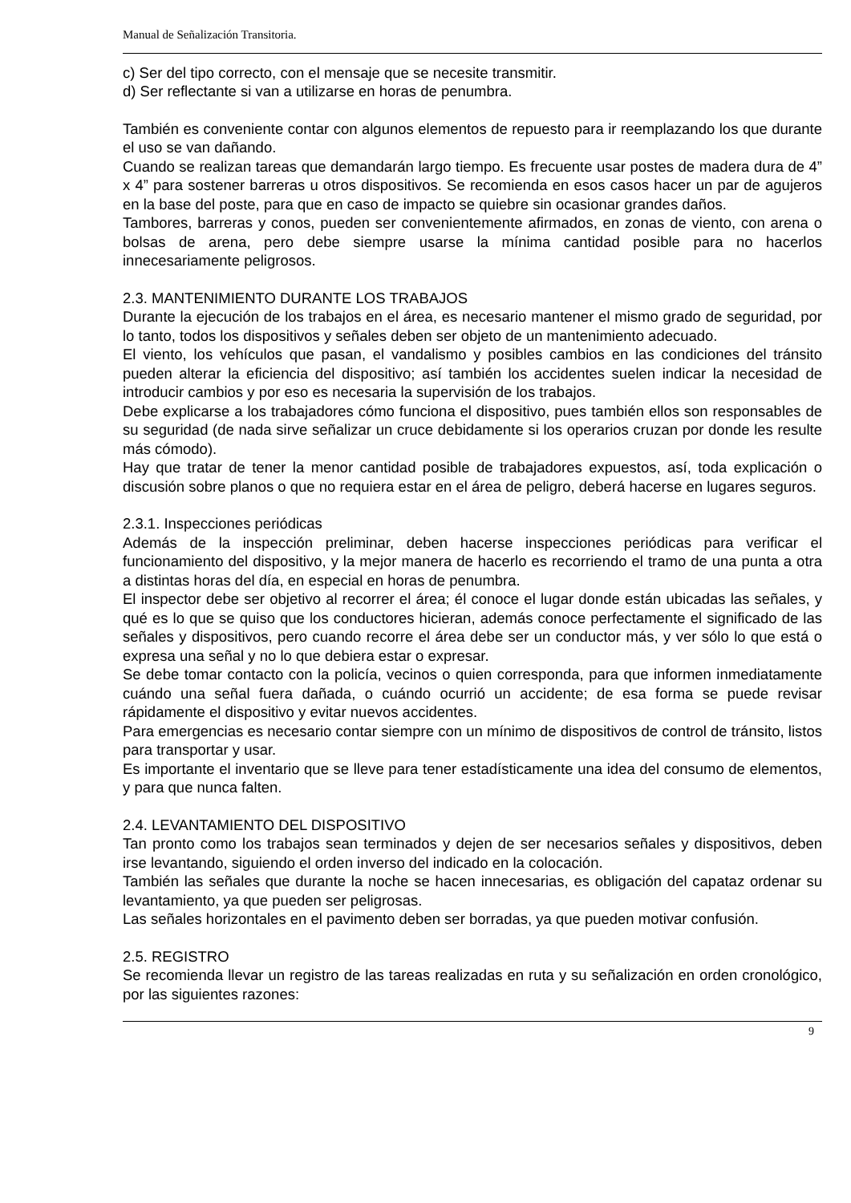Manual de Señalización Transitoria.
c) Ser del tipo correcto, con el mensaje que se necesite transmitir.
d) Ser reflectante si van a utilizarse en horas de penumbra.
También es conveniente contar con algunos elementos de repuesto para ir reemplazando los que durante el uso se van dañando.
Cuando se realizan tareas que demandarán largo tiempo. Es frecuente usar postes de madera dura de 4” x 4” para sostener barreras u otros dispositivos. Se recomienda en esos casos hacer un par de agujeros en la base del poste, para que en caso de impacto se quiebre sin ocasionar grandes daños.
Tambores, barreras y conos, pueden ser convenientemente afirmados, en zonas de viento, con arena o bolsas de arena, pero debe siempre usarse la mínima cantidad posible para no hacerlos innecesariamente peligrosos.
2.3. MANTENIMIENTO DURANTE LOS TRABAJOS
Durante la ejecución de los trabajos en el área, es necesario mantener el mismo grado de seguridad, por lo tanto, todos los dispositivos y señales deben ser objeto de un mantenimiento adecuado.
El viento, los vehículos que pasan, el vandalismo y posibles cambios en las condiciones del tránsito pueden alterar la eficiencia del dispositivo; así también los accidentes suelen indicar la necesidad de introducir cambios y por eso es necesaria la supervisión de los trabajos.
Debe explicarse a los trabajadores cómo funciona el dispositivo, pues también ellos son responsables de su seguridad (de nada sirve señalizar un cruce debidamente si los operarios cruzan por donde les resulte más cómodo).
Hay que tratar de tener la menor cantidad posible de trabajadores expuestos, así, toda explicación o discusión sobre planos o que no requiera estar en el área de peligro, deberá hacerse en lugares seguros.
2.3.1. Inspecciones periódicas
Además de la inspección preliminar, deben hacerse inspecciones periódicas para verificar el funcionamiento del dispositivo, y la mejor manera de hacerlo es recorriendo el tramo de una punta a otra a distintas horas del día, en especial en horas de penumbra.
El inspector debe ser objetivo al recorrer el área; él conoce el lugar donde están ubicadas las señales, y qué es lo que se quiso que los conductores hicieran, además conoce perfectamente el significado de las señales y dispositivos, pero cuando recorre el área debe ser un conductor más, y ver sólo lo que está o expresa una señal y no lo que debiera estar o expresar.
Se debe tomar contacto con la policía, vecinos o quien corresponda, para que informen inmediatamente cuándo una señal fuera dañada, o cuándo ocurrió un accidente; de esa forma se puede revisar rápidamente el dispositivo y evitar nuevos accidentes.
Para emergencias es necesario contar siempre con un mínimo de dispositivos de control de tránsito, listos para transportar y usar.
Es importante el inventario que se lleve para tener estadísticamente una idea del consumo de elementos, y para que nunca falten.
2.4. LEVANTAMIENTO DEL DISPOSITIVO
Tan pronto como los trabajos sean terminados y dejen de ser necesarios señales y dispositivos, deben irse levantando, siguiendo el orden inverso del indicado en la colocación.
También las señales que durante la noche se hacen innecesarias, es obligación del capataz ordenar su levantamiento, ya que pueden ser peligrosas.
Las señales horizontales en el pavimento deben ser borradas, ya que pueden motivar confusión.
2.5. REGISTRO
Se recomienda llevar un registro de las tareas realizadas en ruta y su señalización en orden cronológico, por las siguientes razones:
9